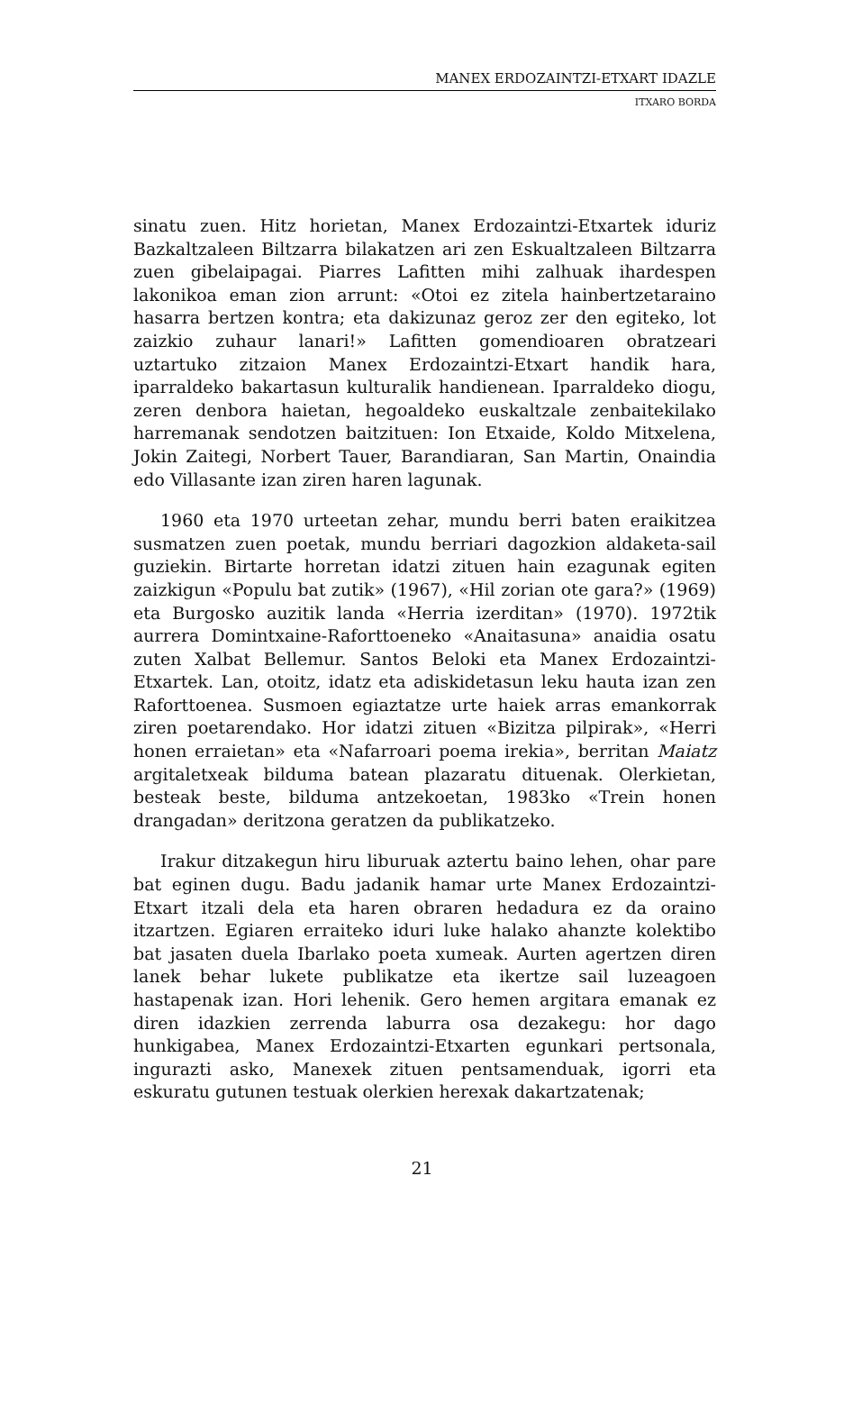MANEX ERDOZAINTZI-ETXART IDAZLE
ITXARO BORDA
sinatu zuen. Hitz horietan, Manex Erdozaintzi-Etxartek iduriz Bazkaltzaleen Biltzarra bilakatzen ari zen Eskualtzaleen Biltzarra zuen gibelaipagai. Piarres Lafitten mihi zalhuak ihardespen lakonikoa eman zion arrunt: «Otoi ez zitela hainbertzetaraino hasarra bertzen kontra; eta dakizunaz geroz zer den egiteko, lot zaizkio zuhaur lanari!» Lafitten gomendioaren obratzeari uztartuko zitzaion Manex Erdozaintzi-Etxart handik hara, iparraldeko bakartasun kulturalik handienean. Iparraldeko diogu, zeren denbora haietan, hegoaldeko euskaltzale zenbaitekilako harremanak sendotzen baitzituen: Ion Etxaide, Koldo Mitxelena, Jokin Zaitegi, Norbert Tauer, Barandiaran, San Martin, Onaindia edo Villasante izan ziren haren lagunak.
1960 eta 1970 urteetan zehar, mundu berri baten eraikitzea susmatzen zuen poetak, mundu berriari dagozkion aldaketa-sail guziekin. Birtarte horretan idatzi zituen hain ezagunak egiten zaizkigun «Populu bat zutik» (1967), «Hil zorian ote gara?» (1969) eta Burgosko auzitik landa «Herria izerditan» (1970). 1972tik aurrera Domintxaine-Raforttoeneko «Anaitasuna» anaidia osatu zuten Xalbat Bellemur. Santos Beloki eta Manex Erdozaintzi-Etxartek. Lan, otoitz, idatz eta adiskidetasun leku hauta izan zen Raforttoenea. Susmoen egiaztatze urte haiek arras emankorrak ziren poetarendako. Hor idatzi zituen «Bizitza pilpirak», «Herri honen erraietan» eta «Nafarroari poema irekia», berritan Maiatz argitaletxeak bilduma batean plazaratu dituenak. Olerkietan, besteak beste, bilduma antzekoetan, 1983ko «Trein honen drangadan» deritzona geratzen da publikatzeko.
Irakur ditzakegun hiru liburuak aztertu baino lehen, ohar pare bat eginen dugu. Badu jadanik hamar urte Manex Erdozaintzi-Etxart itzali dela eta haren obraren hedadura ez da oraino itzartzen. Egiaren erraiteko iduri luke halako ahanzte kolektibo bat jasaten duela Ibarlako poeta xumeak. Aurten agertzen diren lanek behar lukete publikatze eta ikertze sail luzeagoen hastapenak izan. Hori lehenik. Gero hemen argitara emanak ez diren idazkien zerrenda laburra osa dezakegu: hor dago hunkigabea, Manex Erdozaintzi-Etxarten egunkari pertsonala, ingurazti asko, Manexek zituen pentsamenduak, igorri eta eskuratu gutunen testuak olerkien herexak dakartzatenak;
21